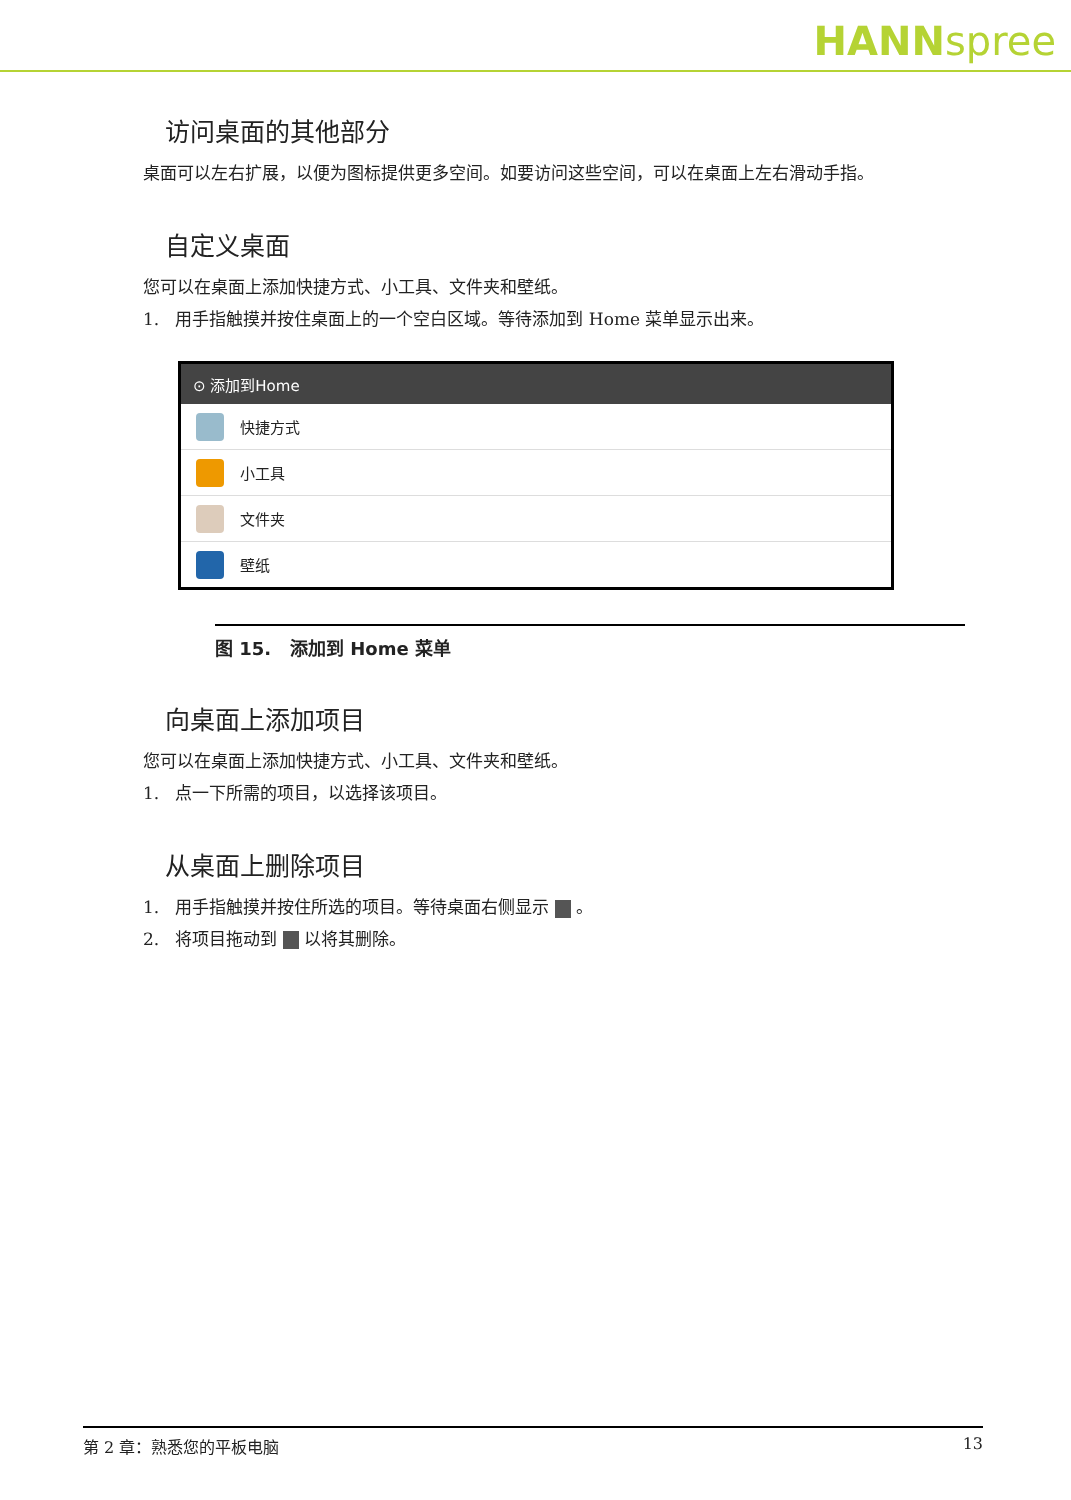HANNspree
访问桌面的其他部分
桌面可以左右扩展，以便为图标提供更多空间。如要访问这些空间，可以在桌面上左右滑动手指。
自定义桌面
您可以在桌面上添加快捷方式、小工具、文件夹和壁纸。
1. 用手指触摸并按住桌面上的一个空白区域。等待添加到 Home 菜单显示出来。
⊙ 添加到Home
快捷方式
小工具
文件夹
壁纸
图 15. 添加到 Home 菜单
向桌面上添加项目
您可以在桌面上添加快捷方式、小工具、文件夹和壁纸。
1. 点一下所需的项目，以选择该项目。
从桌面上删除项目
1. 用手指触摸并按住所选的项目。等待桌面右侧显示 。
2. 将项目拖动到 以将其删除。
第 2 章：熟悉您的平板电脑 13